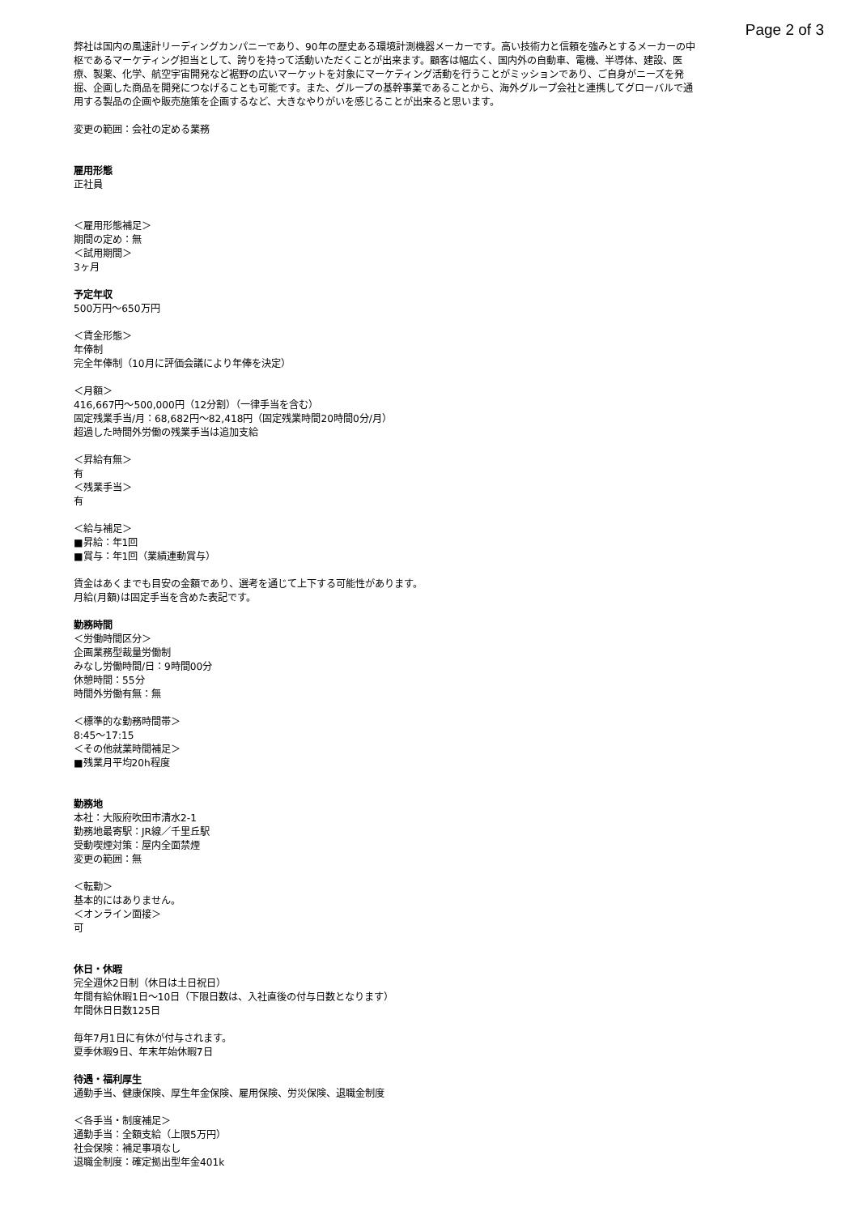Page 2 of 3
弊社は国内の風速計リーディングカンパニーであり、90年の歴史ある環境計測機器メーカーです。高い技術力と信頼を強みとするメーカーの中枢であるマーケティング担当として、誇りを持って活動いただくことが出来ます。顧客は幅広く、国内外の自動車、電機、半導体、建設、医療、製薬、化学、航空宇宙開発など裾野の広いマーケットを対象にマーケティング活動を行うことがミッションであり、ご自身がニーズを発掘、企画した商品を開発につなげることも可能です。また、グループの基幹事業であることから、海外グループ会社と連携してグローバルで通用する製品の企画や販売施策を企画するなど、大きなやりがいを感じることが出来ると思います。
変更の範囲：会社の定める業務
雇用形態
正社員
＜雇用形態補足＞
期間の定め：無
＜試用期間＞
3ヶ月
予定年収
500万円〜650万円
＜賃金形態＞
年俸制
完全年俸制（10月に評価会議により年俸を決定）
＜月額＞
416,667円〜500,000円（12分割）（一律手当を含む）
固定残業手当/月：68,682円〜82,418円（固定残業時間20時間0分/月）
超過した時間外労働の残業手当は追加支給
＜昇給有無＞
有
＜残業手当＞
有
＜給与補足＞
■昇給：年1回
■賞与：年1回（業績連動賞与）
賃金はあくまでも目安の金額であり、選考を通じて上下する可能性があります。
月給(月額)は固定手当を含めた表記です。
勤務時間
＜労働時間区分＞
企画業務型裁量労働制
みなし労働時間/日：9時間00分
休憩時間：55分
時間外労働有無：無
＜標準的な勤務時間帯＞
8:45〜17:15
＜その他就業時間補足＞
■残業月平均20h程度
勤務地
本社：大阪府吹田市清水2-1
勤務地最寄駅：JR線／千里丘駅
受動喫煙対策：屋内全面禁煙
変更の範囲：無
＜転勤＞
基本的にはありません。
＜オンライン面接＞
可
休日・休暇
完全週休2日制（休日は土日祝日）
年間有給休暇1日〜10日（下限日数は、入社直後の付与日数となります）
年間休日日数125日
毎年7月1日に有休が付与されます。
夏季休暇9日、年末年始休暇7日
待遇・福利厚生
通勤手当、健康保険、厚生年金保険、雇用保険、労災保険、退職金制度
＜各手当・制度補足＞
通勤手当：全額支給（上限5万円）
社会保険：補足事項なし
退職金制度：確定拠出型年金401k